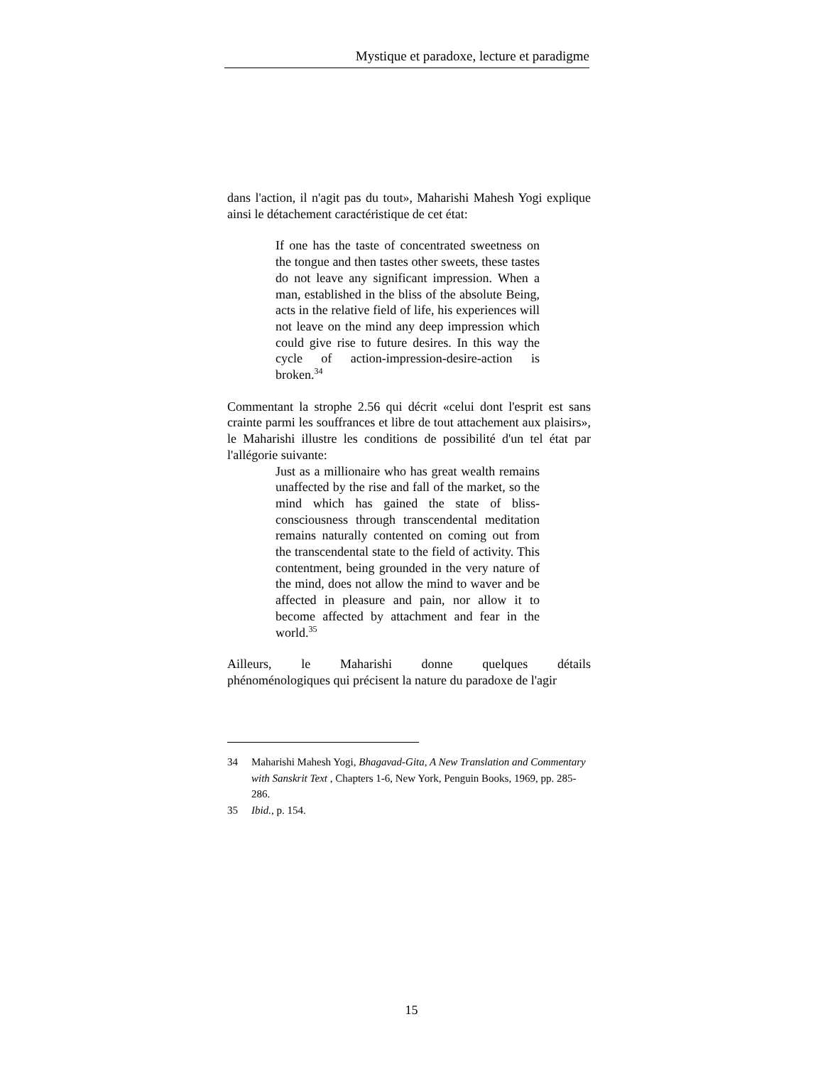Mystique et paradoxe, lecture et paradigme
dans l'action, il n'agit pas du tout», Maharishi Mahesh Yogi explique ainsi le détachement caractéristique de cet état:
If one has the taste of concentrated sweetness on the tongue and then tastes other sweets, these tastes do not leave any significant impression. When a man, established in the bliss of the absolute Being, acts in the relative field of life, his experiences will not leave on the mind any deep impression which could give rise to future desires. In this way the cycle of action-impression-desire-action is broken.<sup>34</sup>
Commentant la strophe 2.56 qui décrit «celui dont l'esprit est sans crainte parmi les souffrances et libre de tout attachement aux plaisirs», le Maharishi illustre les conditions de possibilité d'un tel état par l'allégorie suivante:
Just as a millionaire who has great wealth remains unaffected by the rise and fall of the market, so the mind which has gained the state of bliss-consciousness through transcendental meditation remains naturally contented on coming out from the transcendental state to the field of activity. This contentment, being grounded in the very nature of the mind, does not allow the mind to waver and be affected in pleasure and pain, nor allow it to become affected by attachment and fear in the world.<sup>35</sup>
Ailleurs, le Maharishi donne quelques détails
phénoménologiques qui précisent la nature du paradoxe de l'agir
34 Maharishi Mahesh Yogi, Bhagavad-Gita, A New Translation and Commentary with Sanskrit Text , Chapters 1-6, New York, Penguin Books, 1969, pp. 285-286.
35 Ibid., p. 154.
15